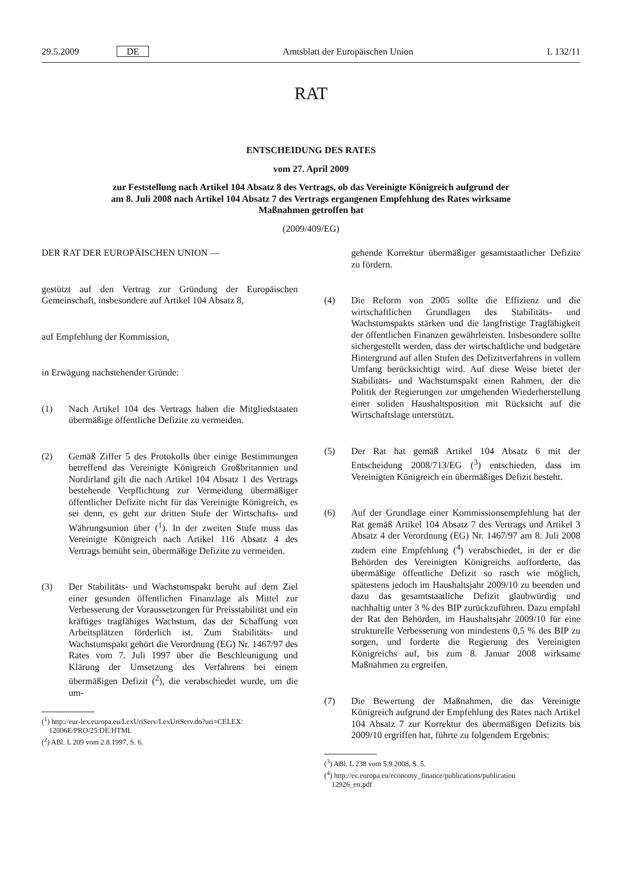29.5.2009 DE Amtsblatt der Europäischen Union L 132/11
RAT
ENTSCHEIDUNG DES RATES
vom 27. April 2009
zur Feststellung nach Artikel 104 Absatz 8 des Vertrags, ob das Vereinigte Königreich aufgrund der
am 8. Juli 2008 nach Artikel 104 Absatz 7 des Vertrags ergangenen Empfehlung des Rates wirksame
Maßnahmen getroffen hat
(2009/409/EG)
DER RAT DER EUROPÄISCHEN UNION —
gestützt auf den Vertrag zur Gründung der Europäischen Gemeinschaft, insbesondere auf Artikel 104 Absatz 8,
auf Empfehlung der Kommission,
in Erwägung nachstehender Gründe:
(1) Nach Artikel 104 des Vertrags haben die Mitgliedstaaten übermäßige öffentliche Defizite zu vermeiden.
(2) Gemäß Ziffer 5 des Protokolls über einige Bestimmungen betreffend das Vereinigte Königreich Großbritannien und Nordirland gilt die nach Artikel 104 Absatz 1 des Vertrags bestehende Verpflichtung zur Vermeidung übermäßiger öffentlicher Defizite nicht für das Vereinigte Königreich, es sei denn, es geht zur dritten Stufe der Wirtschafts- und Währungsunion über (<sup>1</sup>). In der zweiten Stufe muss das Vereinigte Königreich nach Artikel 116 Absatz 4 des Vertrags bemüht sein, übermäßige Defizite zu vermeiden.
(3) Der Stabilitäts- und Wachstumspakt beruht auf dem Ziel einer gesunden öffentlichen Finanzlage als Mittel zur Verbesserung der Voraussetzungen für Preisstabilität und ein kräftiges tragfähiges Wachstum, das der Schaffung von Arbeitsplätzen förderlich ist. Zum Stabilitäts- und Wachstumspakt gehört die Verordnung (EG) Nr. 1467/97 des Rates vom 7. Juli 1997 über die Beschleunigung und Klärung der Umsetzung des Verfahrens bei einem übermäßigen Defizit (<sup>2</sup>), die verabschiedet wurde, um die um-
(<sup>1</sup>) http://eur-lex.europa.eu/LexUriServ/LexUriServ.do?uri=CELEX:
12006E/PRO/25:DE:HTML
(<sup>2</sup>) ABl. L 209 vom 2.8.1997, S. 6.
gehende Korrektur übermäßiger gesamtstaatlicher Defizite zu fördern.
(4) Die Reform von 2005 sollte die Effizienz und die wirtschaftlichen Grundlagen des Stabilitäts- und Wachstumspakts stärken und die langfristige Tragfähigkeit der öffentlichen Finanzen gewährleisten. Insbesondere sollte sichergestellt werden, dass der wirtschaftliche und budgetäre Hintergrund auf allen Stufen des Defizitverfahrens in vollem Umfang berücksichtigt wird. Auf diese Weise bietet der Stabilitäts- und Wachstumspakt einen Rahmen, der die Politik der Regierungen zur umgehenden Wiederherstellung einer soliden Haushaltsposition mit Rücksicht auf die Wirtschaftslage unterstützt.
(5) Der Rat hat gemäß Artikel 104 Absatz 6 mit der Entscheidung 2008/713/EG (<sup>3</sup>) entschieden, dass im Vereinigten Königreich ein übermäßiges Defizit besteht.
(6) Auf der Grundlage einer Kommissionsempfehlung hat der Rat gemäß Artikel 104 Absatz 7 des Vertrags und Artikel 3 Absatz 4 der Verordnung (EG) Nr. 1467/97 am 8. Juli 2008 zudem eine Empfehlung (<sup>4</sup>) verabschiedet, in der er die Behörden des Vereinigten Königreichs aufforderte, das übermäßige öffentliche Defizit so rasch wie möglich, spätestens jedoch im Haushaltsjahr 2009/10 zu beenden und dazu das gesamtstaatliche Defizit glaubwürdig und nachhaltig unter 3 % des BIP zurückzuführen. Dazu empfahl der Rat den Behörden, im Haushaltsjahr 2009/10 für eine strukturelle Verbesserung von mindestens 0,5 % des BIP zu sorgen, und forderte die Regierung des Vereinigten Königreichs auf, bis zum 8. Januar 2008 wirksame Maßnahmen zu ergreifen.
(7) Die Bewertung der Maßnahmen, die das Vereinigte Königreich aufgrund der Empfehlung des Rates nach Artikel 104 Absatz 7 zur Korrektur des übermäßigen Defizits bis 2009/10 ergriffen hat, führte zu folgendem Ergebnis:
(<sup>3</sup>) ABl. L 238 vom 5.9.2008, S. 5.
(<sup>4</sup>) http://ec.europa.eu/economy_finance/publications/publication
12926_en.pdf